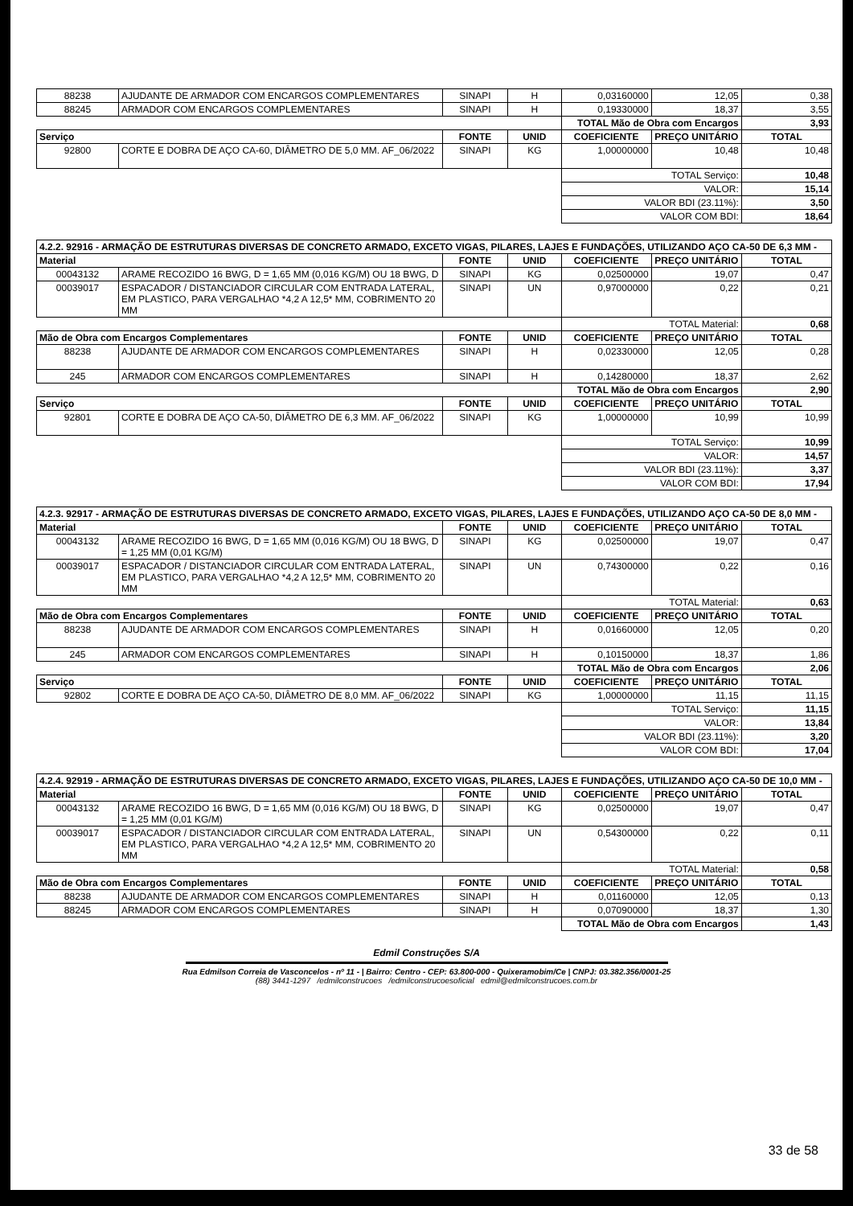| 88238 | AJUDANTE DE ARMADOR COM ENCARGOS COMPLEMENTARES | SINAPI | H | 0,03160000 | 12,05 | 0,38 |
| 88245 | ARMADOR COM ENCARGOS COMPLEMENTARES | SINAPI | H | 0,19330000 | 18,37 | 3,55 |
| | | | | TOTAL Mão de Obra com Encargos | | 3,93 |
| Serviço | | FONTE | UNID | COEFICIENTE | PREÇO UNITÁRIO | TOTAL |
| 92800 | CORTE E DOBRA DE AÇO CA-60, DIÂMETRO DE 5,0 MM. AF_06/2022 | SINAPI | KG | 1,00000000 | 10,48 | 10,48 |
| | | | | TOTAL Serviço: | | 10,48 |
| | | | | VALOR: | | 15,14 |
| | | | | VALOR BDI (23.11%): | | 3,50 |
| | | | | VALOR COM BDI: | | 18,64 |
| 4.2.2. 92916 - ARMAÇÃO DE ESTRUTURAS DIVERSAS DE CONCRETO ARMADO, EXCETO VIGAS, PILARES, LAJES E FUNDAÇÕES, UTILIZANDO AÇO CA-50 DE 6,3 MM - | | | | | | |
| Material | | FONTE | UNID | COEFICIENTE | PREÇO UNITÁRIO | TOTAL |
| 00043132 | ARAME RECOZIDO 16 BWG, D = 1,65 MM (0,016 KG/M) OU 18 BWG, D | SINAPI | KG | 0,02500000 | 19,07 | 0,47 |
| 00039017 | ESPACADOR / DISTANCIADOR CIRCULAR COM ENTRADA LATERAL, EM PLASTICO, PARA VERGALHAO *4,2 A 12,5* MM, COBRIMENTO 20 MM | SINAPI | UN | 0,97000000 | 0,22 | 0,21 |
| | | | | TOTAL Material: | | 0,68 |
| Mão de Obra com Encargos Complementares | | FONTE | UNID | COEFICIENTE | PREÇO UNITÁRIO | TOTAL |
| 88238 | AJUDANTE DE ARMADOR COM ENCARGOS COMPLEMENTARES | SINAPI | H | 0,02330000 | 12,05 | 0,28 |
| 245 | ARMADOR COM ENCARGOS COMPLEMENTARES | SINAPI | H | 0,14280000 | 18,37 | 2,62 |
| | | | | TOTAL Mão de Obra com Encargos | | 2,90 |
| Serviço | | FONTE | UNID | COEFICIENTE | PREÇO UNITÁRIO | TOTAL |
| 92801 | CORTE E DOBRA DE AÇO CA-50, DIÂMETRO DE 6,3 MM. AF_06/2022 | SINAPI | KG | 1,00000000 | 10,99 | 10,99 |
| | | | | TOTAL Serviço: | | 10,99 |
| | | | | VALOR: | | 14,57 |
| | | | | VALOR BDI (23.11%): | | 3,37 |
| | | | | VALOR COM BDI: | | 17,94 |
| 4.2.3. 92917 - ARMAÇÃO DE ESTRUTURAS DIVERSAS DE CONCRETO ARMADO, EXCETO VIGAS, PILARES, LAJES E FUNDAÇÕES, UTILIZANDO AÇO CA-50 DE 8,0 MM - | | | | | | |
| Material | | FONTE | UNID | COEFICIENTE | PREÇO UNITÁRIO | TOTAL |
| 00043132 | ARAME RECOZIDO 16 BWG, D = 1,65 MM (0,016 KG/M) OU 18 BWG, D = 1,25 MM (0,01 KG/M) | SINAPI | KG | 0,02500000 | 19,07 | 0,47 |
| 00039017 | ESPACADOR / DISTANCIADOR CIRCULAR COM ENTRADA LATERAL, EM PLASTICO, PARA VERGALHAO *4,2 A 12,5* MM, COBRIMENTO 20 MM | SINAPI | UN | 0,74300000 | 0,22 | 0,16 |
| | | | | TOTAL Material: | | 0,63 |
| Mão de Obra com Encargos Complementares | | FONTE | UNID | COEFICIENTE | PREÇO UNITÁRIO | TOTAL |
| 88238 | AJUDANTE DE ARMADOR COM ENCARGOS COMPLEMENTARES | SINAPI | H | 0,01660000 | 12,05 | 0,20 |
| 245 | ARMADOR COM ENCARGOS COMPLEMENTARES | SINAPI | H | 0,10150000 | 18,37 | 1,86 |
| | | | | TOTAL Mão de Obra com Encargos | | 2,06 |
| Serviço | | FONTE | UNID | COEFICIENTE | PREÇO UNITÁRIO | TOTAL |
| 92802 | CORTE E DOBRA DE AÇO CA-50, DIÂMETRO DE 8,0 MM. AF_06/2022 | SINAPI | KG | 1,00000000 | 11,15 | 11,15 |
| | | | | TOTAL Serviço: | | 11,15 |
| | | | | VALOR: | | 13,84 |
| | | | | VALOR BDI (23.11%): | | 3,20 |
| | | | | VALOR COM BDI: | | 17,04 |
| 4.2.4. 92919 - ARMAÇÃO DE ESTRUTURAS DIVERSAS DE CONCRETO ARMADO, EXCETO VIGAS, PILARES, LAJES E FUNDAÇÕES, UTILIZANDO AÇO CA-50 DE 10,0 MM - | | | | | | |
| Material | | FONTE | UNID | COEFICIENTE | PREÇO UNITÁRIO | TOTAL |
| 00043132 | ARAME RECOZIDO 16 BWG, D = 1,65 MM (0,016 KG/M) OU 18 BWG, D = 1,25 MM (0,01 KG/M) | SINAPI | KG | 0,02500000 | 19,07 | 0,47 |
| 00039017 | ESPACADOR / DISTANCIADOR CIRCULAR COM ENTRADA LATERAL, EM PLASTICO, PARA VERGALHAO *4,2 A 12,5* MM, COBRIMENTO 20 MM | SINAPI | UN | 0,54300000 | 0,22 | 0,11 |
| | | | | TOTAL Material: | | 0,58 |
| Mão de Obra com Encargos Complementares | | FONTE | UNID | COEFICIENTE | PREÇO UNITÁRIO | TOTAL |
| 88238 | AJUDANTE DE ARMADOR COM ENCARGOS COMPLEMENTARES | SINAPI | H | 0,01160000 | 12,05 | 0,13 |
| 88245 | ARMADOR COM ENCARGOS COMPLEMENTARES | SINAPI | H | 0,07090000 | 18,37 | 1,30 |
| | | | | TOTAL Mão de Obra com Encargos | | 1,43 |
Edmil Construções S/A
Rua Edmilson Correia de Vasconcelos - nº 11 - | Bairro: Centro - CEP: 63.800-000 - Quixeramobim/Ce | CNPJ: 03.382.356/0001-25
(88) 3441-1297 /edmilconstrucoes /edmilconstrucoesoficial edmil@edmilconstrucoes.com.br
33 de 58